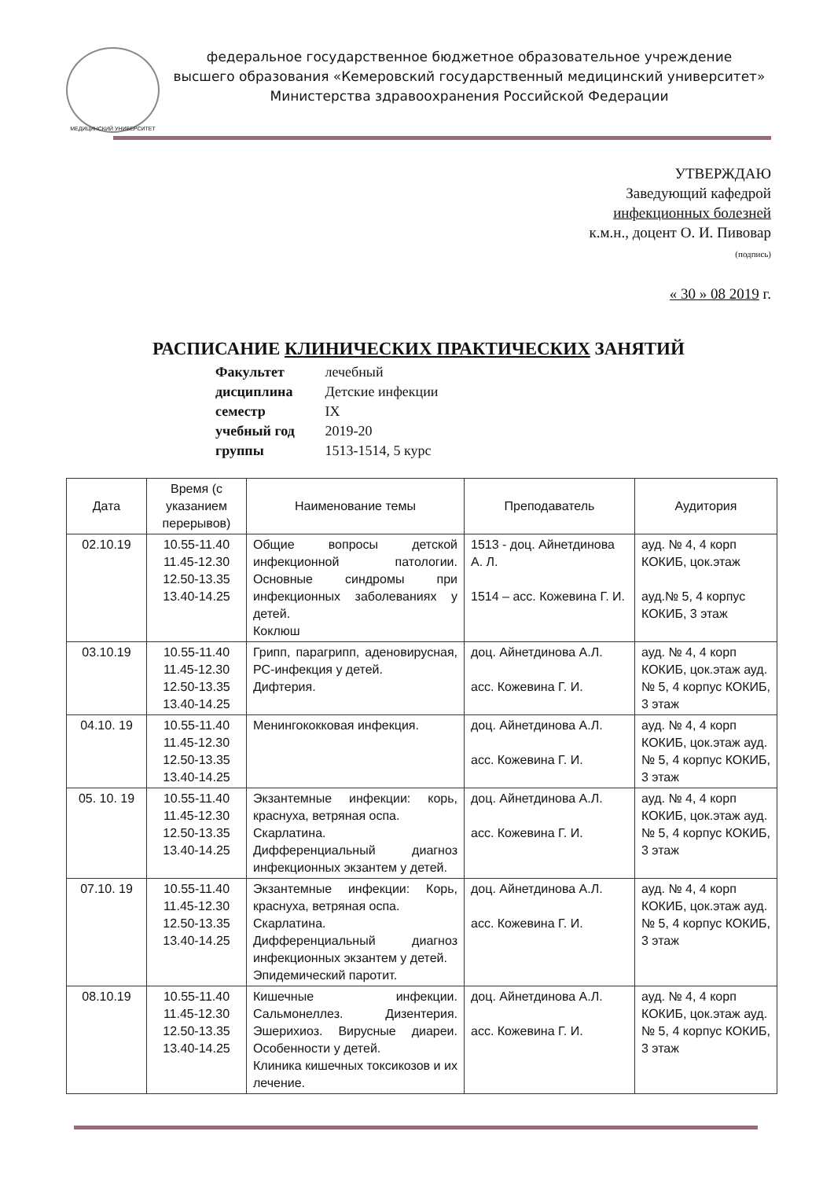МЕДИЦИНСКИЙ УНИВЕРСИТЕТ
федеральное государственное бюджетное образовательное учреждение
высшего образования «Кемеровский государственный медицинский университет»
Министерства здравоохранения Российской Федерации
УТВЕРЖДАЮ
Заведующий кафедрой
инфекционных болезней
к.м.н., доцент О. И. Пивовар
(подпись)
« 30 » 08 2019 г.
РАСПИСАНИЕ КЛИНИЧЕСКИХ ПРАКТИЧЕСКИХ ЗАНЯТИЙ
Факультет лечебный
дисциплина Детские инфекции
семестр IX
учебный год 2019-20
группы 1513-1514, 5 курс
| Дата | Время (с указанием перерывов) | Наименование темы | Преподаватель | Аудитория |
| --- | --- | --- | --- | --- |
| 02.10.19 | 10.55-11.40 11.45-12.30 12.50-13.35 13.40-14.25 | Общие вопросы детской инфекционной патологии. Основные синдромы при инфекционных заболеваниях у детей. Коклюш | 1513 - доц. Айнетдинова А. Л. 1514 – асс. Кожевина Г. И. | ауд. № 4, 4 корп КОКИБ, цок.этаж ауд.№ 5, 4 корпус КОКИБ, 3 этаж |
| 03.10.19 | 10.55-11.40 11.45-12.30 12.50-13.35 13.40-14.25 | Грипп, парагрипп, аденовирусная, РС-инфекция у детей. Дифтерия. | доц. Айнетдинова А.Л. асс. Кожевина Г. И. | ауд. № 4, 4 корп КОКИБ, цок.этаж ауд.№ 5, 4 корпус КОКИБ, 3 этаж |
| 04.10. 19 | 10.55-11.40 11.45-12.30 12.50-13.35 13.40-14.25 | Менингококковая инфекция. | доц. Айнетдинова А.Л. асс. Кожевина Г. И. | ауд. № 4, 4 корп КОКИБ, цок.этаж ауд.№ 5, 4 корпус КОКИБ, 3 этаж |
| 05. 10. 19 | 10.55-11.40 11.45-12.30 12.50-13.35 13.40-14.25 | Экзантемные инфекции: корь, краснуха, ветряная оспа. Скарлатина. Дифференциальный диагноз инфекционных экзантем у детей. | доц. Айнетдинова А.Л. асс. Кожевина Г. И. | ауд. № 4, 4 корп КОКИБ, цок.этаж ауд.№ 5, 4 корпус КОКИБ, 3 этаж |
| 07.10. 19 | 10.55-11.40 11.45-12.30 12.50-13.35 13.40-14.25 | Экзантемные инфекции: Корь, краснуха, ветряная оспа. Скарлатина. Дифференциальный диагноз инфекционных экзантем у детей. Эпидемический паротит. | доц. Айнетдинова А.Л. асс. Кожевина Г. И. | ауд. № 4, 4 корп КОКИБ, цок.этаж ауд.№ 5, 4 корпус КОКИБ, 3 этаж |
| 08.10.19 | 10.55-11.40 11.45-12.30 12.50-13.35 13.40-14.25 | Кишечные инфекции. Сальмонеллез. Дизентерия. Эшерихиоз. Вирусные диареи. Особенности у детей. Клиника кишечных токсикозов и их лечение. | доц. Айнетдинова А.Л. асс. Кожевина Г. И. | ауд. № 4, 4 корп КОКИБ, цок.этаж ауд.№ 5, 4 корпус КОКИБ, 3 этаж |